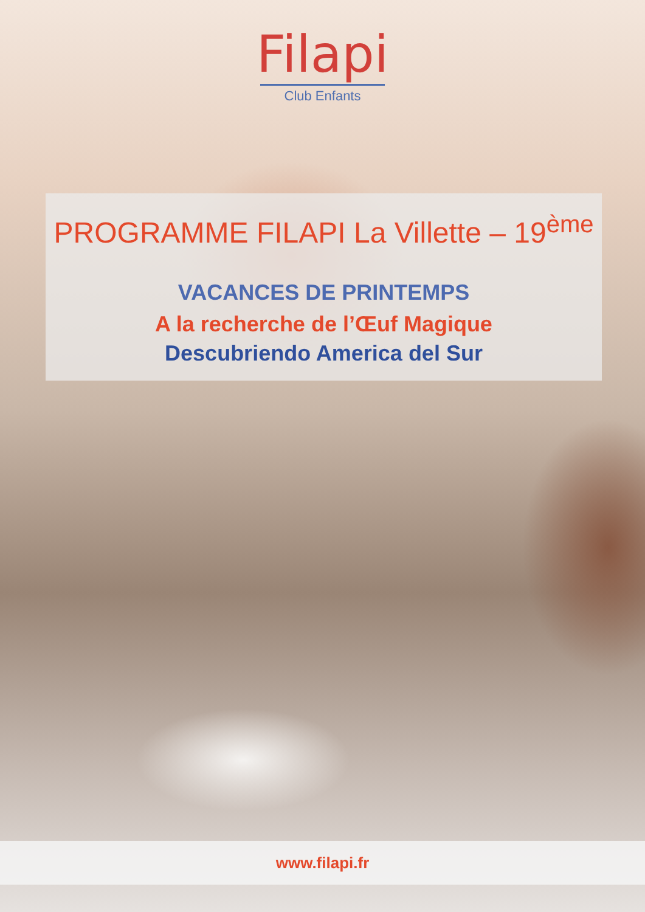Filapi
Club Enfants
PROGRAMME FILAPI La Villette – 19<sup>ème</sup>
VACANCES DE PRINTEMPS
A la recherche de l’Œuf Magique
Descubriendo America del Sur
www.filapi.fr